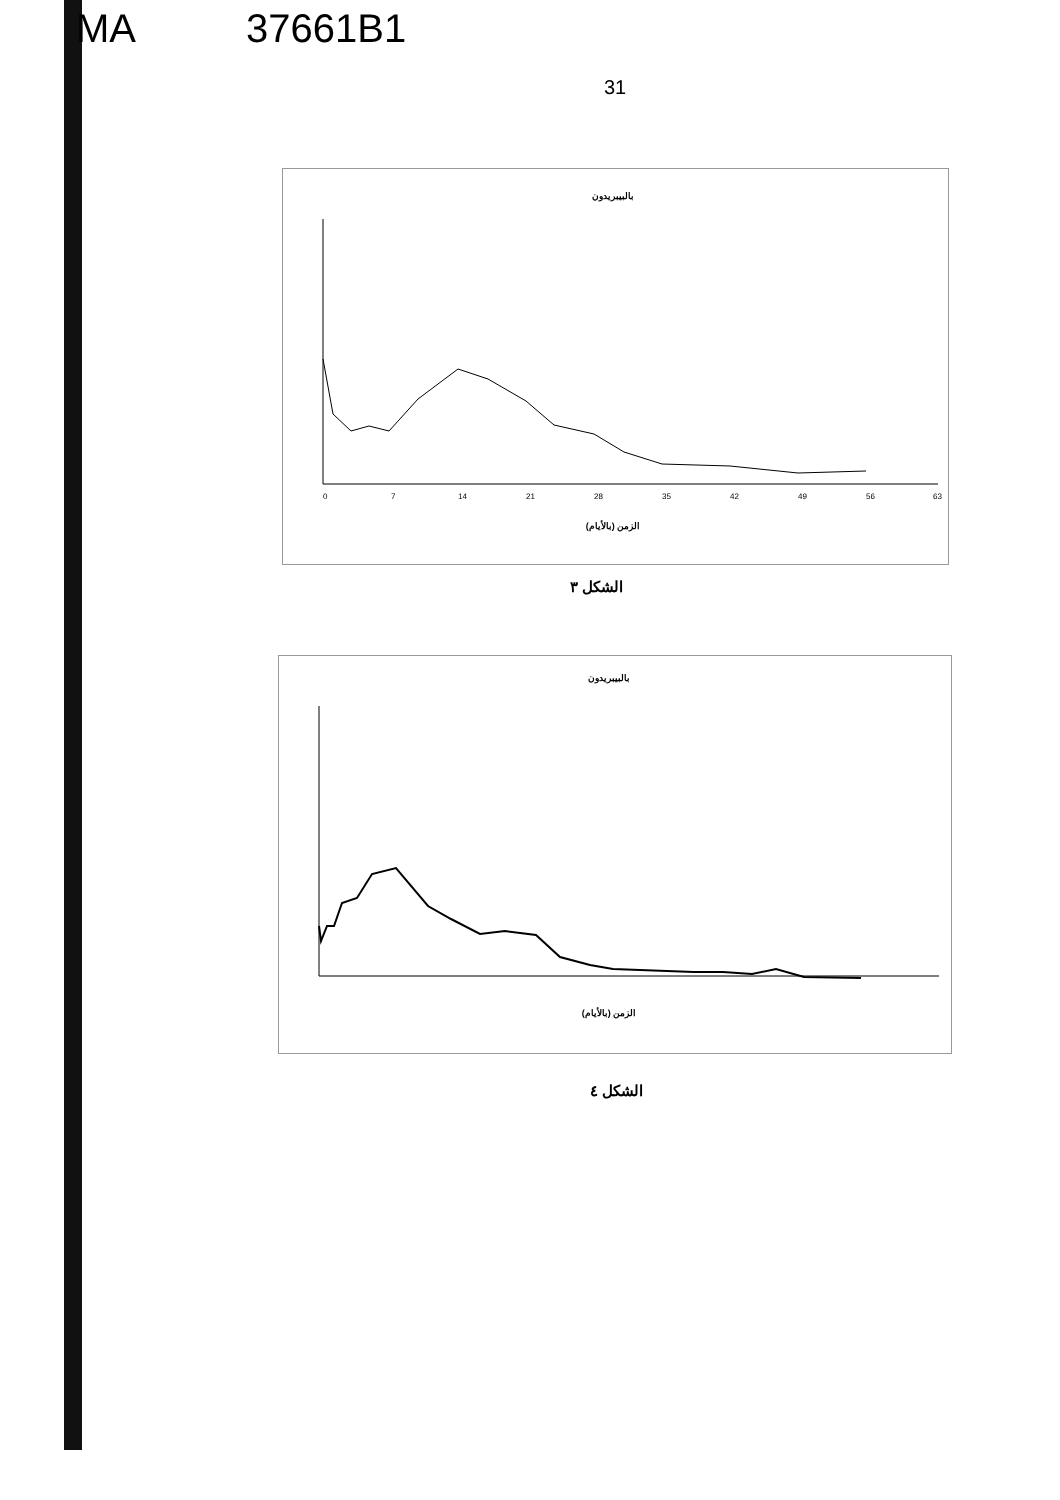MA 37661B1
31
بالبيبريدون
0
7
14
21
28
35
42
49
56
63
الزمن (بالأيام)
الشكل ٣
بالبيبريدون
الزمن (بالأيام)
الشكل ٤